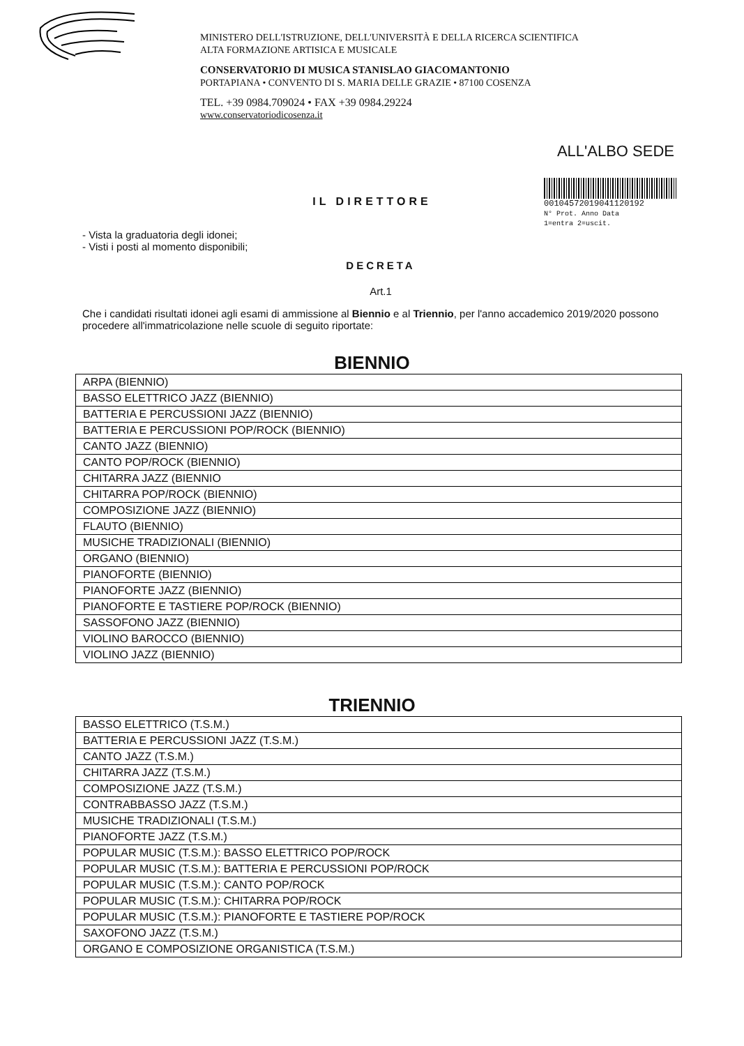MINISTERO DELL'ISTRUZIONE, DELL'UNIVERSITÀ E DELLA RICERCA SCIENTIFICA
ALTA FORMAZIONE ARTISICA E MUSICALE
CONSERVATORIO DI MUSICA STANISLAO GIACOMANTONIO
PORTAPIANA • CONVENTO DI S. MARIA DELLE GRAZIE • 87100 COSENZA
TEL. +39 0984.709024 • FAX +39 0984.29224
www.conservatoriodicosenza.it
ALL'ALBO SEDE
00104572019041120192
N° Prot. Anno Data
1=entra 2=uscit.
IL DIRETTORE
- Vista la graduatoria degli idonei;
- Visti i posti al momento disponibili;
DECRETA
Art.1
Che i candidati risultati idonei agli esami di ammissione al Biennio e al Triennio, per l'anno accademico 2019/2020 possono procedere all'immatricolazione nelle scuole di seguito riportate:
BIENNIO
| ARPA (BIENNIO) |
| BASSO ELETTRICO JAZZ (BIENNIO) |
| BATTERIA E PERCUSSIONI JAZZ (BIENNIO) |
| BATTERIA E PERCUSSIONI POP/ROCK (BIENNIO) |
| CANTO JAZZ (BIENNIO) |
| CANTO POP/ROCK (BIENNIO) |
| CHITARRA JAZZ (BIENNIO |
| CHITARRA POP/ROCK (BIENNIO) |
| COMPOSIZIONE JAZZ (BIENNIO) |
| FLAUTO (BIENNIO) |
| MUSICHE TRADIZIONALI (BIENNIO) |
| ORGANO (BIENNIO) |
| PIANOFORTE (BIENNIO) |
| PIANOFORTE JAZZ (BIENNIO) |
| PIANOFORTE E TASTIERE POP/ROCK (BIENNIO) |
| SASSOFONO JAZZ (BIENNIO) |
| VIOLINO BAROCCO (BIENNIO) |
| VIOLINO JAZZ (BIENNIO) |
TRIENNIO
| BASSO ELETTRICO (T.S.M.) |
| BATTERIA E PERCUSSIONI JAZZ (T.S.M.) |
| CANTO JAZZ (T.S.M.) |
| CHITARRA JAZZ (T.S.M.) |
| COMPOSIZIONE JAZZ (T.S.M.) |
| CONTRABBASSO JAZZ (T.S.M.) |
| MUSICHE TRADIZIONALI (T.S.M.) |
| PIANOFORTE JAZZ (T.S.M.) |
| POPULAR MUSIC (T.S.M.): BASSO ELETTRICO POP/ROCK |
| POPULAR MUSIC (T.S.M.): BATTERIA E PERCUSSIONI POP/ROCK |
| POPULAR MUSIC (T.S.M.): CANTO POP/ROCK |
| POPULAR MUSIC (T.S.M.): CHITARRA POP/ROCK |
| POPULAR MUSIC (T.S.M.): PIANOFORTE E TASTIERE POP/ROCK |
| SAXOFONO JAZZ (T.S.M.) |
| ORGANO E COMPOSIZIONE ORGANISTICA (T.S.M.) |